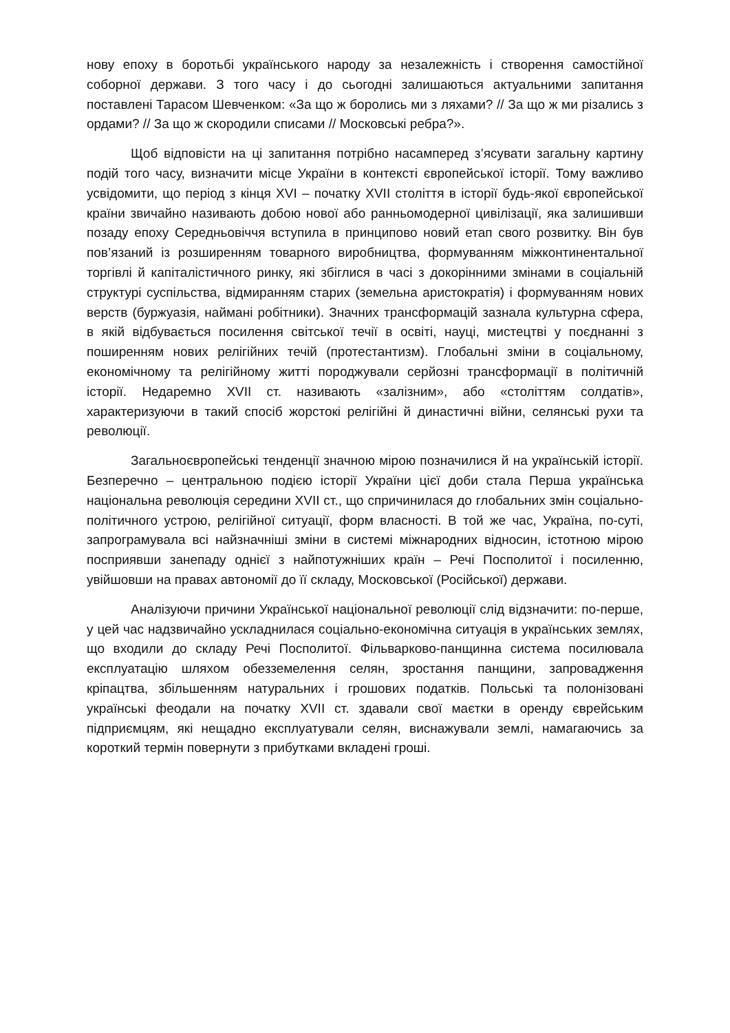нову епоху в боротьбі українського народу за незалежність і створення самостійної соборної держави. З того часу і до сьогодні залишаються актуальними запитання поставлені Тарасом Шевченком: «За що ж боролись ми з ляхами? // За що ж ми різались з ордами? // За що ж скородили списами // Московські ребра?».
Щоб відповісти на ці запитання потрібно насамперед з’ясувати загальну картину подій того часу, визначити місце України в контексті європейської історії. Тому важливо усвідомити, що період з кінця XVI – початку XVII століття в історії будь-якої європейської країни звичайно називають добою нової або ранньомодерної цивілізації, яка залишивши позаду епоху Середньовіччя вступила в принципово новий етап свого розвитку. Він був пов’язаний із розширенням товарного виробництва, формуванням міжконтинентальної торгівлі й капіталістичного ринку, які збіглися в часі з докорінними змінами в соціальній структурі суспільства, відмиранням старих (земельна аристократія) і формуванням нових верств (буржуазія, наймані робітники). Значних трансформацій зазнала культурна сфера, в якій відбувається посилення світської течії в освіті, науці, мистецтві у поєднанні з поширенням нових релігійних течій (протестантизм). Глобальні зміни в соціальному, економічному та релігійному житті породжували серйозні трансформації в політичній історії. Недаремно XVII ст. називають «залізним», або «століттям солдатів», характеризуючи в такий спосіб жорстокі релігійні й династичні війни, селянські рухи та революції.
Загальноєвропейські тенденції значною мірою позначилися й на українській історії. Безперечно – центральною подією історії України цієї доби стала Перша українська національна революція середини XVII ст., що спричинилася до глобальних змін соціально-політичного устрою, релігійної ситуації, форм власності. В той же час, Україна, по-суті, запрограмувала всі найзначніші зміни в системі міжнародних відносин, істотною мірою посприявши занепаду однієї з найпотужніших країн – Речі Посполитої і посиленню, увійшовши на правах автономії до її складу, Московської (Російської) держави.
Аналізуючи причини Української національної революції слід відзначити: по-перше, у цей час надзвичайно ускладнилася соціально-економічна ситуація в українських землях, що входили до складу Речі Посполитої. Фільварково-панщинна система посилювала експлуатацію шляхом обезземелення селян, зростання панщини, запровадження кріпацтва, збільшенням натуральних і грошових податків. Польські та полонізовані українські феодали на початку XVII ст. здавали свої маєтки в оренду єврейським підприємцям, які нещадно експлуатували селян, виснажували землі, намагаючись за короткий термін повернути з прибутками вкладені гроші.